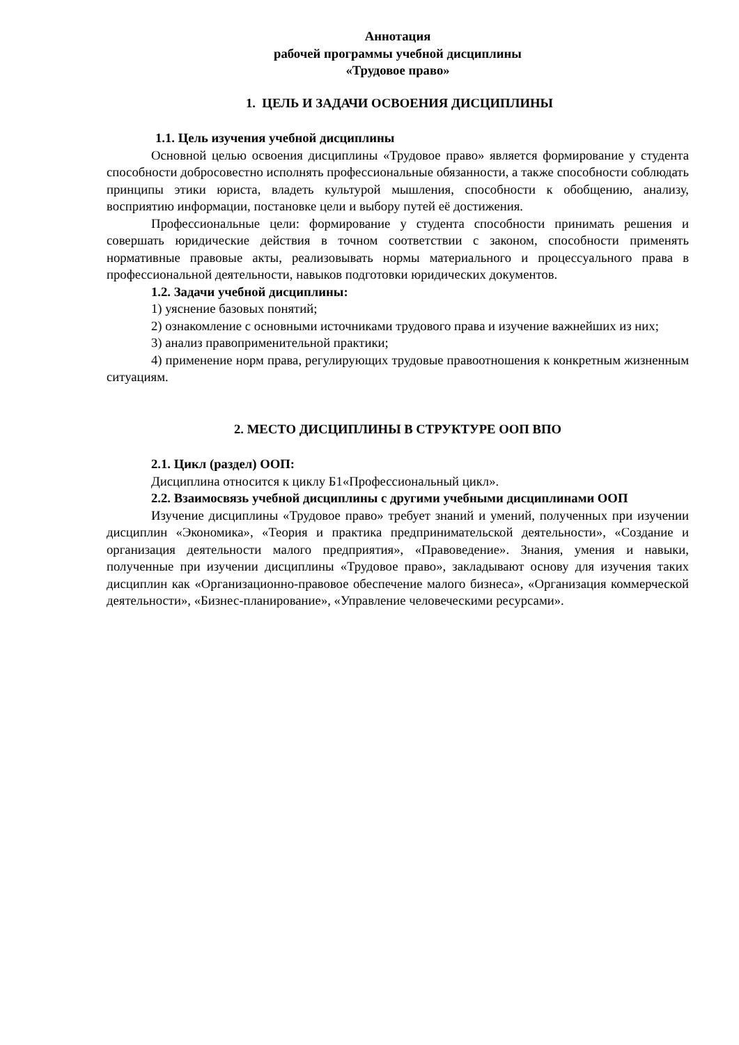Аннотация
рабочей программы учебной дисциплины
«Трудовое право»
1. ЦЕЛЬ И ЗАДАЧИ ОСВОЕНИЯ ДИСЦИПЛИНЫ
1.1. Цель изучения учебной дисциплины
Основной целью освоения дисциплины «Трудовое право» является формирование у студента способности добросовестно исполнять профессиональные обязанности, а также способности соблюдать принципы этики юриста, владеть культурой мышления, способности к обобщению, анализу, восприятию информации, постановке цели и выбору путей её достижения.
Профессиональные цели: формирование у студента способности принимать решения и совершать юридические действия в точном соответствии с законом, способности применять нормативные правовые акты, реализовывать нормы материального и процессуального права в профессиональной деятельности, навыков подготовки юридических документов.
1.2. Задачи учебной дисциплины:
1) уяснение базовых понятий;
2) ознакомление с основными источниками трудового права и изучение важнейших из них;
3) анализ правоприменительной практики;
4) применение норм права, регулирующих трудовые правоотношения к конкретным жизненным ситуациям.
2. МЕСТО ДИСЦИПЛИНЫ В СТРУКТУРЕ ООП ВПО
2.1. Цикл (раздел) ООП:
Дисциплина относится к циклу Б1«Профессиональный цикл».
2.2. Взаимосвязь учебной дисциплины с другими учебными дисциплинами ООП
Изучение дисциплины «Трудовое право» требует знаний и умений, полученных при изучении дисциплин «Экономика», «Теория и практика предпринимательской деятельности», «Создание и организация деятельности малого предприятия», «Правоведение». Знания, умения и навыки, полученные при изучении дисциплины «Трудовое право», закладывают основу для изучения таких дисциплин как «Организационно-правовое обеспечение малого бизнеса», «Организация коммерческой деятельности», «Бизнес-планирование», «Управление человеческими ресурсами».